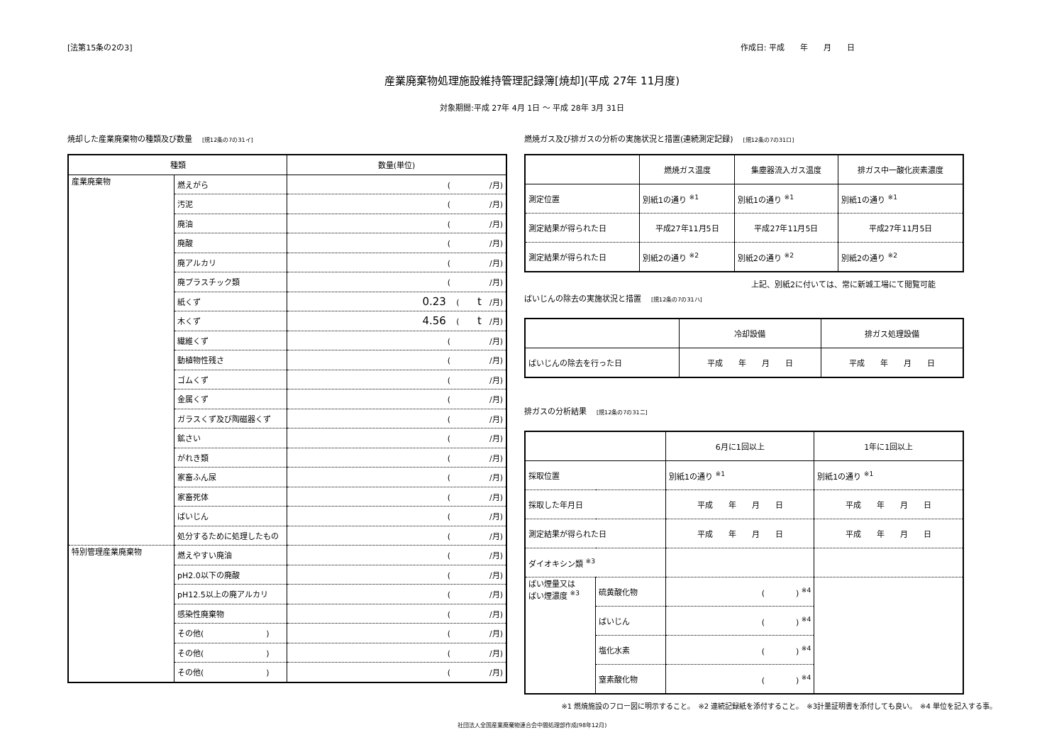[法第15条の2の3] 作成日: 平成　　年　　月　　日
産業廃棄物処理施設維持管理記録簿[焼却](平成 27年 11月度)
対象期間:平成 27年 4月 1日 ～ 平成 28年 3月 31日
焼却した産業廃棄物の種類及び数量 [規12条の7の31イ]
| 種類 | | 数量(単位) |
| --- | --- | --- |
| 産業廃棄物 | 燃えがら | ( /月) |
| | 汚泥 | ( /月) |
| | 廃油 | ( /月) |
| | 廃酸 | ( /月) |
| | 廃アルカリ | ( /月) |
| | 廃プラスチック類 | ( /月) |
| | 紙くず | 0.23 ( t /月) |
| | 木くず | 4.56 ( t /月) |
| | 繊維くず | ( /月) |
| | 動植物性残さ | ( /月) |
| | ゴムくず | ( /月) |
| | 金属くず | ( /月) |
| | ガラスくず及び陶磁器くず | ( /月) |
| | 鉱さい | ( /月) |
| | がれき類 | ( /月) |
| | 家畜ふん尿 | ( /月) |
| | 家畜死体 | ( /月) |
| | ばいじん | ( /月) |
| | 処分するために処理したもの | ( /月) |
| 特別管理産業廃棄物 | 燃えやすい廃油 | ( /月) |
| | pH2.0以下の廃酸 | ( /月) |
| | pH12.5以上の廃アルカリ | ( /月) |
| | 感染性廃棄物 | ( /月) |
| | その他( ) | ( /月) |
| | その他( ) | ( /月) |
| | その他( ) | ( /月) |
燃焼ガス及び排ガスの分析の実施状況と措置(連続測定記録) [規12条の7の31ロ]
| | 燃焼ガス温度 | 集塵器流入ガス温度 | 排ガス中一酸化炭素濃度 |
| --- | --- | --- | --- |
| 測定位置 | 別紙1の通り <sup>※1</sup> | 別紙1の通り <sup>※1</sup> | 別紙1の通り <sup>※1</sup> |
| 測定結果が得られた日 | 平成27年11月5日 | 平成27年11月5日 | 平成27年11月5日 |
| 測定結果が得られた日 | 別紙2の通り <sup>※2</sup> | 別紙2の通り <sup>※2</sup> | 別紙2の通り <sup>※2</sup> |
上記、別紙2に付いては、常に新城工場にて閲覧可能
ばいじんの除去の実施状況と措置 [規12条の7の31ハ]
| | 冷却設備 | 排ガス処理設備 |
| --- | --- | --- |
| ばいじんの除去を行った日 | 平成 年 月 日 | 平成 年 月 日 |
排ガスの分析結果 [規12条の7の31ニ]
| | | 6月に1回以上 | 1年に1回以上 |
| --- | --- | --- | --- |
| 採取位置 | | 別紙1の通り <sup>※1</sup> | 別紙1の通り <sup>※1</sup> |
| 採取した年月日 | | 平成 年 月 日 | 平成 年 月 日 |
| 測定結果が得られた日 | | 平成 年 月 日 | 平成 年 月 日 |
| ダイオキシン類 <sup>※3</sup> | | | |
| ばい煙量又は ばい煙濃度 <sup>※3</sup> | 硫黄酸化物 | ( ) <sup>※4</sup> | |
| | ばいじん | ( ) <sup>※4</sup> | |
| | 塩化水素 | ( ) <sup>※4</sup> | |
| | 窒素酸化物 | ( ) <sup>※4</sup> | |
※1 燃焼施設のフロー図に明示すること。　※2 連続記録紙を添付すること。　※3計量証明書を添付しても良い。　※4 単位を記入する事。
社団法人全国産業廃棄物連合会中間処理部作成(98年12月)